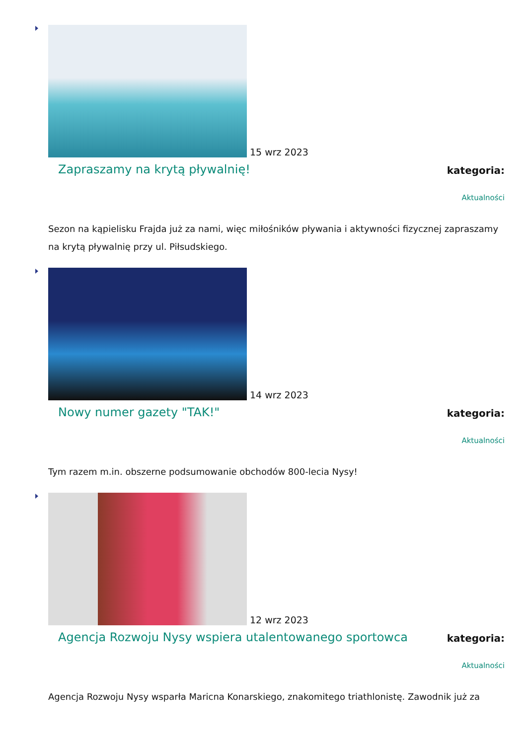15 wrz 2023
Zapraszamy na krytą pływalnię!
kategoria:
Aktualności
Sezon na kąpielisku Frajda już za nami, więc miłośników pływania i aktywności fizycznej zapraszamy na krytą pływalnię przy ul. Piłsudskiego.
14 wrz 2023
Nowy numer gazety "TAK!"
kategoria:
Aktualności
Tym razem m.in. obszerne podsumowanie obchodów 800-lecia Nysy!
12 wrz 2023
Agencja Rozwoju Nysy wspiera utalentowanego sportowca
kategoria:
Aktualności
Agencja Rozwoju Nysy wsparła Maricna Konarskiego, znakomitego triathlonistę. Zawodnik już za